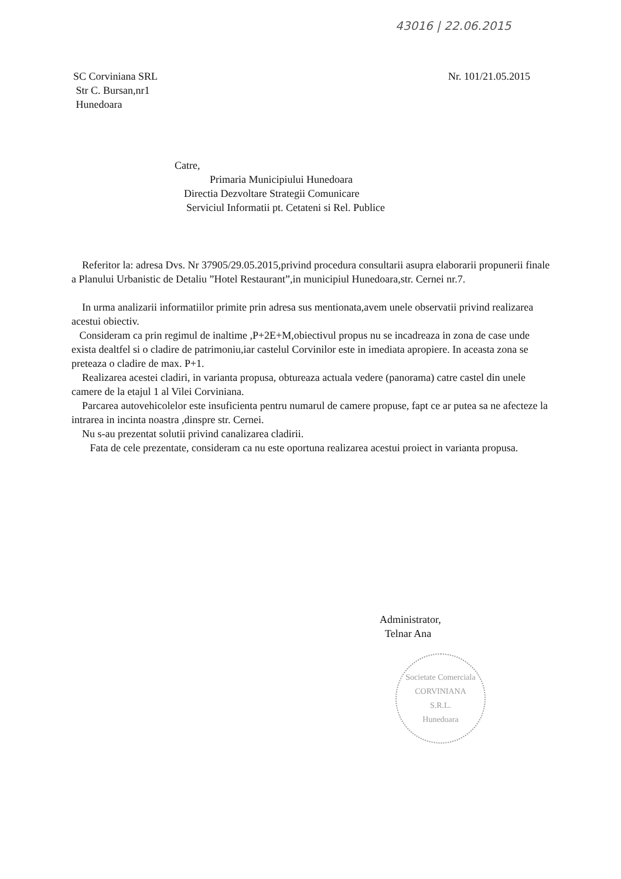43016 | 22.06.2015
SC Corviniana SRL
Str C. Bursan,nr1
Hunedoara
Nr. 101/21.05.2015
Catre,
Primaria Municipiului Hunedoara
Directia Dezvoltare Strategii Comunicare
Serviciul Informatii pt. Cetateni si Rel. Publice
Referitor la: adresa Dvs. Nr 37905/29.05.2015,privind procedura consultarii asupra elaborarii propunerii finale a Planului Urbanistic de Detaliu ”Hotel Restaurant”,in municipiul Hunedoara,str. Cernei nr.7.
In urma analizarii informatiilor primite prin adresa sus mentionata,avem unele observatii privind realizarea acestui obiectiv.
Consideram ca prin regimul de inaltime ,P+2E+M,obiectivul propus nu se incadreaza in zona de case unde exista dealtfel si o cladire de patrimoniu,iar castelul Corvinilor este in imediata apropiere. In aceasta zona se preteaza o cladire de max. P+1.
Realizarea acestei cladiri, in varianta propusa, obtureaza actuala vedere (panorama) catre castel din unele camere de la etajul 1 al Vilei Corviniana.
Parcarea autovehicolelor este insuficienta pentru numarul de camere propuse, fapt ce ar putea sa ne afecteze la intrarea in incinta noastra ,dinspre str. Cernei.
Nu s-au prezentat solutii privind canalizarea cladirii.
Fata de cele prezentate, consideram ca nu este oportuna realizarea acestui proiect in varianta propusa.
Administrator,
Telnar Ana
Societate Comerciala
CORVINIANA
S.R.L.
Hunedoara